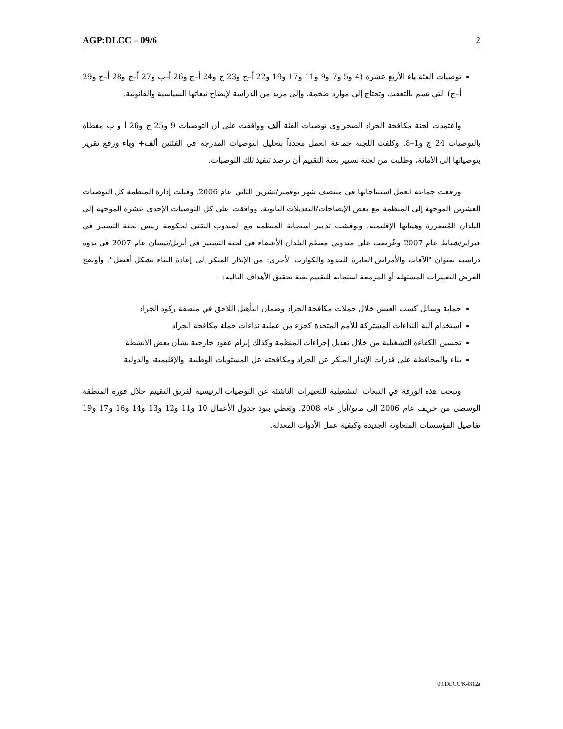AGP:DLCC – 09/6 2
توصيات الفئة باء الأربع عشرة (4 و5 و7 و9 و11 و17 و19 و22 أ–ج و23 ج و24 أ–ج و26 أ–ب و27 أ–ج و28 أ–ج و29 أ–ج) التي تسم بالتعقيد، وتحتاج إلى موارد ضخمة، وإلى مزيد من الدراسة لإيضاح تبعاتها السياسية والقانونية.
واعتمدت لجنة مكافحة الجراد الصحراوي توصيات الفئة ألف ووافقت على أن التوصيات 9 و25 ج و26 أ و ب مغطاة بالتوصيات 24 ج و1–8. وكلفت اللجنة جماعة العمل مجدداً بتحليل التوصيات المدرجة في الفئتين ألف+ وباء ورفع تقرير بتوصياتها إلى الأمانة، وطلبت من لجنة تسيير بعثة التقييم أن ترصد تنفيذ تلك التوصيات.
ورفعت جماعة العمل استنتاجاتها في منتصف شهر نوفمبر/تشرين الثاني عام 2006. وقبلت إدارة المنظمة كل التوصيات العشرين الموجهة إلى المنظمة مع بعض الإيضاحات/التعديلات الثانوية، ووافقت على كل التوصيات الإحدى عشرة الموجهة إلى البلدان المُتضررة وهيئاتها الإقليمية. ونوقشت تدابير استجابة المنظمة مع المندوب التقني لحكومة رئيس لجنة التسيير في فبراير/شباط عام 2007 وعُرضت على مندوبي معظم البلدان الأعضاء في لجنة التسيير في أبريل/نيسان عام 2007 في ندوة دراسية بعنوان "الآفات والأمراض العابرة للحدود والكوارث الأخرى: من الإنذار المبكر إلى إعادة البناء بشكل أفضل". وأوضح العرض التغييرات المستهلة أو المزمعة استجابة للتقييم بغية تحقيق الأهداف التالية:
حماية وسائل كسب العيش خلال حملات مكافحة الجراد وضمان التأهيل اللاحق في منطقة ركود الجراد
استخدام آلية النداءات المشتركة للأمم المتحدة كجزء من عملية نداءات حملة مكافحة الجراد
تحسين الكفاءة التشغيلية من خلال تعديل إجراءات المنظمة وكذلك إبرام عقود خارجية بشأن بعض الأنشطة
بناء والمحافظة على قدرات الإنذار المبكر عن الجراد ومكافحته عل المستويات الوطنية، والإقليمية، والدولية
وتبحث هذه الورقة في التبعات التشغيلية للتغييرات الناشئة عن التوصيات الرئيسية لفريق التقييم خلال فورة المنطقة الوسطى من خريف عام 2006 إلى مايو/أيار عام 2008. وتغطي بنود جدول الأعمال 10 و11 و12 و13 و14 و16 و17 و19 تفاصيل المؤسسات المتعاونة الجديدة وكيفية عمل الأدوات المعدلة.
09/DLCC/K4312a